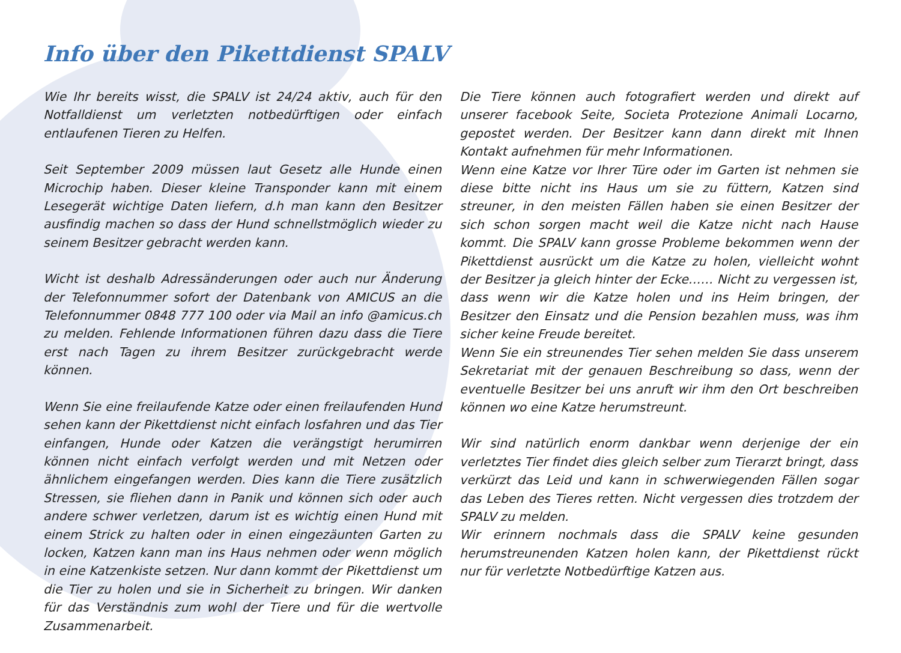Info über den Pikettdienst SPALV
Wie Ihr bereits wisst, die SPALV ist 24/24 aktiv, auch für den Notfalldienst um verletzten notbedürftigen oder einfach entlaufenen Tieren zu Helfen.
Seit September 2009 müssen laut Gesetz alle Hunde einen Microchip haben. Dieser kleine Transponder kann mit einem Lesegerät wichtige Daten liefern, d.h man kann den Besitzer ausfindig machen so dass der Hund schnellstmöglich wieder zu seinem Besitzer gebracht werden kann.
Wicht ist deshalb Adressänderungen oder auch nur Änderung der Telefonnummer sofort der Datenbank von AMICUS an die Telefonnummer 0848 777 100 oder via Mail an info @amicus.ch zu melden. Fehlende Informationen führen dazu dass die Tiere erst nach Tagen zu ihrem Besitzer zurückgebracht werde können.
Wenn Sie eine freilaufende Katze oder einen freilaufenden Hund sehen kann der Pikettdienst nicht einfach losfahren und das Tier einfangen, Hunde oder Katzen die verängstigt herumirren können nicht einfach verfolgt werden und mit Netzen oder ähnlichem eingefangen werden. Dies kann die Tiere zusätzlich Stressen, sie fliehen dann in Panik und können sich oder auch andere schwer verletzen, darum ist es wichtig einen Hund mit einem Strick zu halten oder in einen eingezäunten Garten zu locken, Katzen kann man ins Haus nehmen oder wenn möglich in eine Katzenkiste setzen. Nur dann kommt der Pikettdienst um die Tier zu holen und sie in Sicherheit zu bringen. Wir danken für das Verständnis zum wohl der Tiere und für die wertvolle Zusammenarbeit.
Die Tiere können auch fotografiert werden und direkt auf unserer facebook Seite, Societa Protezione Animali Locarno, gepostet werden. Der Besitzer kann dann direkt mit Ihnen Kontakt aufnehmen für mehr Informationen.
Wenn eine Katze vor Ihrer Türe oder im Garten ist nehmen sie diese bitte nicht ins Haus um sie zu füttern, Katzen sind streuner, in den meisten Fällen haben sie einen Besitzer der sich schon sorgen macht weil die Katze nicht nach Hause kommt. Die SPALV kann grosse Probleme bekommen wenn der Pikettdienst ausrückt um die Katze zu holen, vielleicht wohnt der Besitzer ja gleich hinter der Ecke…… Nicht zu vergessen ist, dass wenn wir die Katze holen und ins Heim bringen, der Besitzer den Einsatz und die Pension bezahlen muss, was ihm sicher keine Freude bereitet.
Wenn Sie ein streunendes Tier sehen melden Sie dass unserem Sekretariat mit der genauen Beschreibung so dass, wenn der eventuelle Besitzer bei uns anruft wir ihm den Ort beschreiben können wo eine Katze herumstreunt.
Wir sind natürlich enorm dankbar wenn derjenige der ein verletztes Tier findet dies gleich selber zum Tierarzt bringt, dass verkürzt das Leid und kann in schwerwiegenden Fällen sogar das Leben des Tieres retten. Nicht vergessen dies trotzdem der SPALV zu melden.
Wir erinnern nochmals dass die SPALV keine gesunden herumstreunenden Katzen holen kann, der Pikettdienst rückt nur für verletzte Notbedürftige Katzen aus.